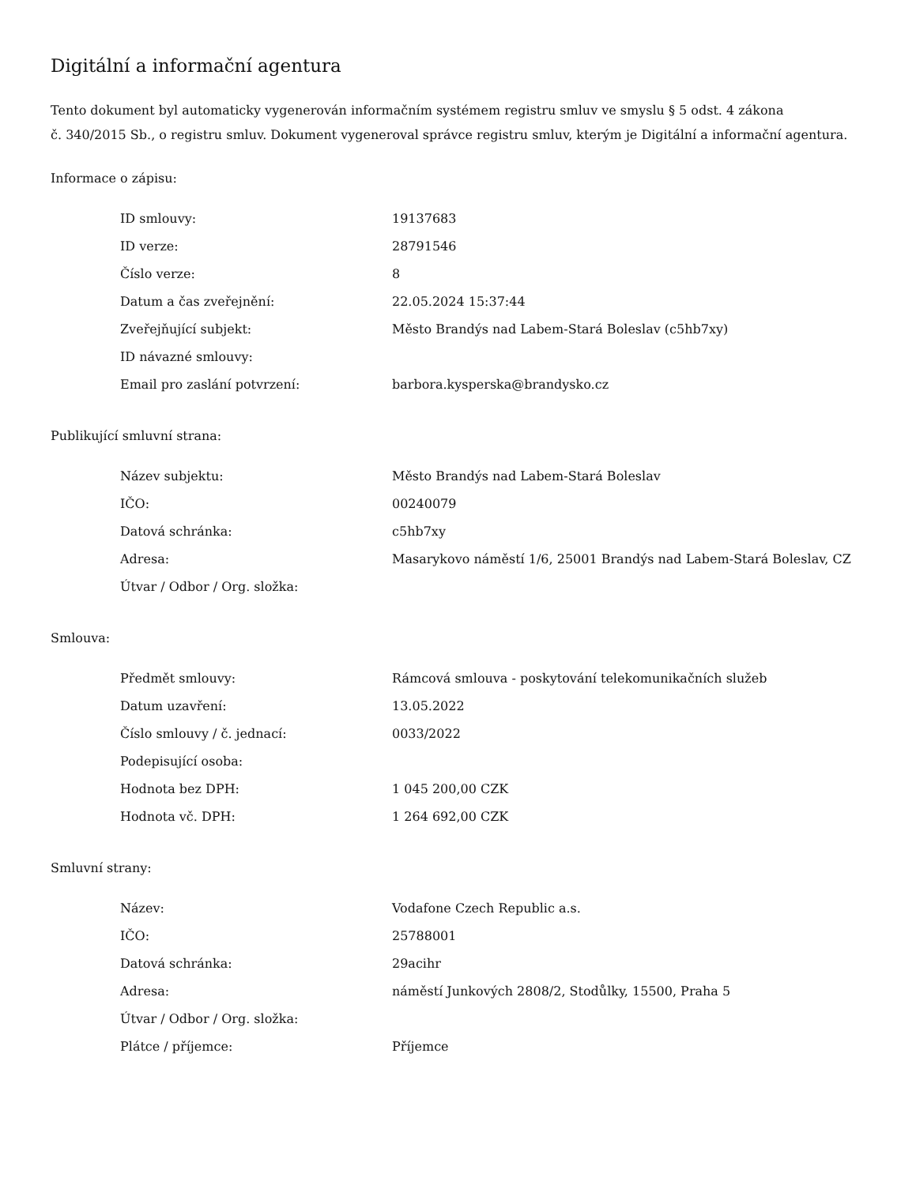Digitální a informační agentura
Tento dokument byl automaticky vygenerován informačním systémem registru smluv ve smyslu § 5 odst. 4 zákona
č. 340/2015 Sb., o registru smluv. Dokument vygeneroval správce registru smluv, kterým je Digitální a informační agentura.
Informace o zápisu:
| ID smlouvy: | 19137683 |
| ID verze: | 28791546 |
| Číslo verze: | 8 |
| Datum a čas zveřejnění: | 22.05.2024 15:37:44 |
| Zveřejňující subjekt: | Město Brandýs nad Labem-Stará Boleslav (c5hb7xy) |
| ID návazné smlouvy: | |
| Email pro zaslání potvrzení: | barbora.kysperska@brandysko.cz |
Publikující smluvní strana:
| Název subjektu: | Město Brandýs nad Labem-Stará Boleslav |
| IČO: | 00240079 |
| Datová schránka: | c5hb7xy |
| Adresa: | Masarykovo náměstí 1/6, 25001 Brandýs nad Labem-Stará Boleslav, CZ |
| Útvar / Odbor / Org. složka: | |
Smlouva:
| Předmět smlouvy: | Rámcová smlouva - poskytování telekomunikačních služeb |
| Datum uzavření: | 13.05.2022 |
| Číslo smlouvy / č. jednací: | 0033/2022 |
| Podepisující osoba: | |
| Hodnota bez DPH: | 1 045 200,00 CZK |
| Hodnota vč. DPH: | 1 264 692,00 CZK |
Smluvní strany:
| Název: | Vodafone Czech Republic a.s. |
| IČO: | 25788001 |
| Datová schránka: | 29acihr |
| Adresa: | náměstí Junkových 2808/2, Stodůlky, 15500, Praha 5 |
| Útvar / Odbor / Org. složka: | |
| Plátce / příjemce: | Příjemce |